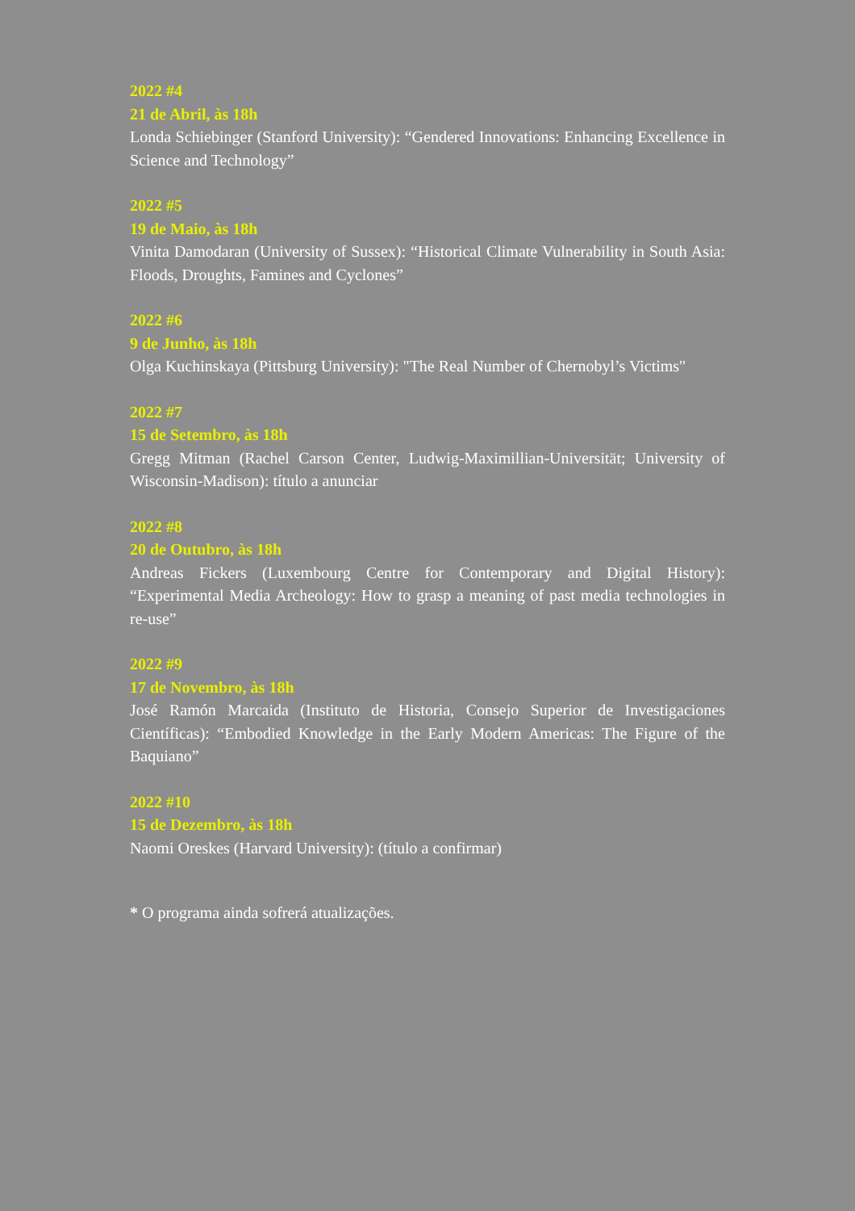2022 #4
21 de Abril, às 18h
Londa Schiebinger (Stanford University): “Gendered Innovations: Enhancing Excellence in Science and Technology”
2022 #5
19 de Maio, às 18h
Vinita Damodaran (University of Sussex): “Historical Climate Vulnerability in South Asia: Floods, Droughts, Famines and Cyclones”
2022 #6
9 de Junho, às 18h
Olga Kuchinskaya (Pittsburg University): "The Real Number of Chernobyl’s Victims"
2022 #7
15 de Setembro, às 18h
Gregg Mitman (Rachel Carson Center, Ludwig-Maximillian-Universität; University of Wisconsin-Madison): título a anunciar
2022 #8
20 de Outubro, às 18h
Andreas Fickers (Luxembourg Centre for Contemporary and Digital History): “Experimental Media Archeology: How to grasp a meaning of past media technologies in re-use”
2022 #9
17 de Novembro, às 18h
José Ramón Marcaida (Instituto de Historia, Consejo Superior de Investigaciones Científicas): “Embodied Knowledge in the Early Modern Americas: The Figure of the Baquiano”
2022 #10
15 de Dezembro, às 18h
Naomi Oreskes (Harvard University): (título a confirmar)
* O programa ainda sofrerá atualizações.